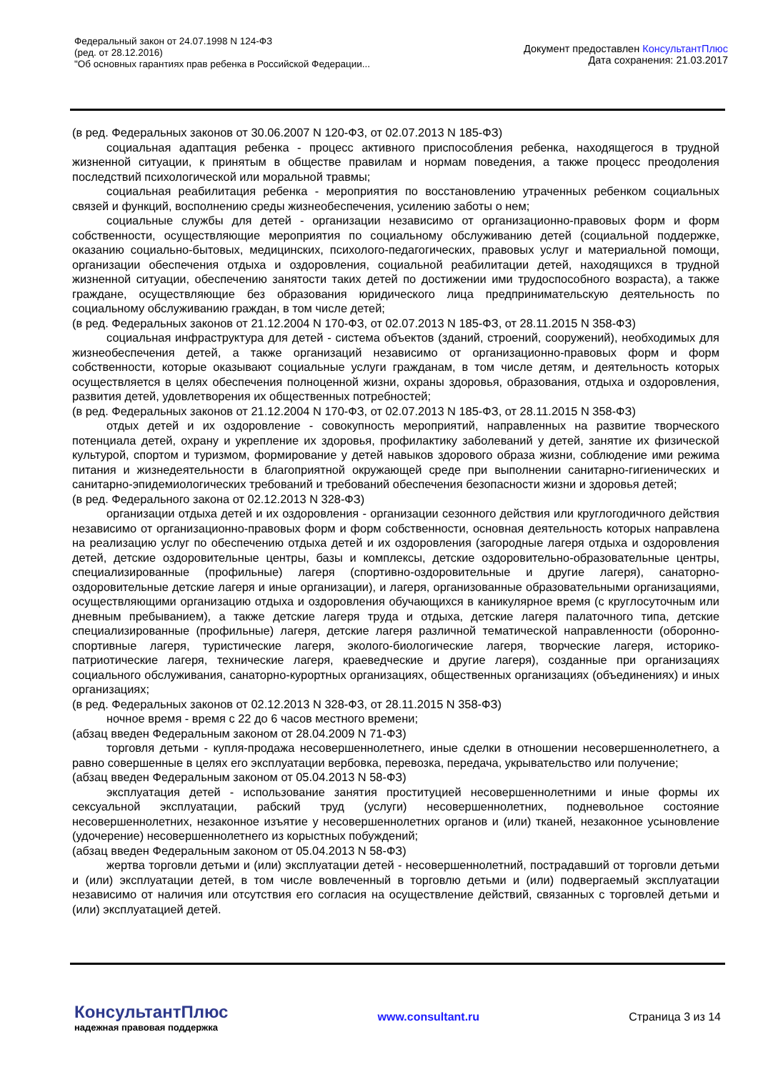Федеральный закон от 24.07.1998 N 124-ФЗ
(ред. от 28.12.2016)
"Об основных гарантиях прав ребенка в Российской Федерации...
Документ предоставлен КонсультантПлюс
Дата сохранения: 21.03.2017
(в ред. Федеральных законов от 30.06.2007 N 120-ФЗ, от 02.07.2013 N 185-ФЗ)
социальная адаптация ребенка - процесс активного приспособления ребенка, находящегося в трудной жизненной ситуации, к принятым в обществе правилам и нормам поведения, а также процесс преодоления последствий психологической или моральной травмы;
социальная реабилитация ребенка - мероприятия по восстановлению утраченных ребенком социальных связей и функций, восполнению среды жизнеобеспечения, усилению заботы о нем;
социальные службы для детей - организации независимо от организационно-правовых форм и форм собственности, осуществляющие мероприятия по социальному обслуживанию детей (социальной поддержке, оказанию социально-бытовых, медицинских, психолого-педагогических, правовых услуг и материальной помощи, организации обеспечения отдыха и оздоровления, социальной реабилитации детей, находящихся в трудной жизненной ситуации, обеспечению занятости таких детей по достижении ими трудоспособного возраста), а также граждане, осуществляющие без образования юридического лица предпринимательскую деятельность по социальному обслуживанию граждан, в том числе детей;
(в ред. Федеральных законов от 21.12.2004 N 170-ФЗ, от 02.07.2013 N 185-ФЗ, от 28.11.2015 N 358-ФЗ)
социальная инфраструктура для детей - система объектов (зданий, строений, сооружений), необходимых для жизнеобеспечения детей, а также организаций независимо от организационно-правовых форм и форм собственности, которые оказывают социальные услуги гражданам, в том числе детям, и деятельность которых осуществляется в целях обеспечения полноценной жизни, охраны здоровья, образования, отдыха и оздоровления, развития детей, удовлетворения их общественных потребностей;
(в ред. Федеральных законов от 21.12.2004 N 170-ФЗ, от 02.07.2013 N 185-ФЗ, от 28.11.2015 N 358-ФЗ)
отдых детей и их оздоровление - совокупность мероприятий, направленных на развитие творческого потенциала детей, охрану и укрепление их здоровья, профилактику заболеваний у детей, занятие их физической культурой, спортом и туризмом, формирование у детей навыков здорового образа жизни, соблюдение ими режима питания и жизнедеятельности в благоприятной окружающей среде при выполнении санитарно-гигиенических и санитарно-эпидемиологических требований и требований обеспечения безопасности жизни и здоровья детей;
(в ред. Федерального закона от 02.12.2013 N 328-ФЗ)
организации отдыха детей и их оздоровления - организации сезонного действия или круглогодичного действия независимо от организационно-правовых форм и форм собственности, основная деятельность которых направлена на реализацию услуг по обеспечению отдыха детей и их оздоровления (загородные лагеря отдыха и оздоровления детей, детские оздоровительные центры, базы и комплексы, детские оздоровительно-образовательные центры, специализированные (профильные) лагеря (спортивно-оздоровительные и другие лагеря), санаторно-оздоровительные детские лагеря и иные организации), и лагеря, организованные образовательными организациями, осуществляющими организацию отдыха и оздоровления обучающихся в каникулярное время (с круглосуточным или дневным пребыванием), а также детские лагеря труда и отдыха, детские лагеря палаточного типа, детские специализированные (профильные) лагеря, детские лагеря различной тематической направленности (оборонно-спортивные лагеря, туристические лагеря, эколого-биологические лагеря, творческие лагеря, историко-патриотические лагеря, технические лагеря, краеведческие и другие лагеря), созданные при организациях социального обслуживания, санаторно-курортных организациях, общественных организациях (объединениях) и иных организациях;
(в ред. Федеральных законов от 02.12.2013 N 328-ФЗ, от 28.11.2015 N 358-ФЗ)
ночное время - время с 22 до 6 часов местного времени;
(абзац введен Федеральным законом от 28.04.2009 N 71-ФЗ)
торговля детьми - купля-продажа несовершеннолетнего, иные сделки в отношении несовершеннолетнего, а равно совершенные в целях его эксплуатации вербовка, перевозка, передача, укрывательство или получение;
(абзац введен Федеральным законом от 05.04.2013 N 58-ФЗ)
эксплуатация детей - использование занятия проституцией несовершеннолетними и иные формы их сексуальной эксплуатации, рабский труд (услуги) несовершеннолетних, подневольное состояние несовершеннолетних, незаконное изъятие у несовершеннолетних органов и (или) тканей, незаконное усыновление (удочерение) несовершеннолетнего из корыстных побуждений;
(абзац введен Федеральным законом от 05.04.2013 N 58-ФЗ)
жертва торговли детьми и (или) эксплуатации детей - несовершеннолетний, пострадавший от торговли детьми и (или) эксплуатации детей, в том числе вовлеченный в торговлю детьми и (или) подвергаемый эксплуатации независимо от наличия или отсутствия его согласия на осуществление действий, связанных с торговлей детьми и (или) эксплуатацией детей.
КонсультантПлюс
надежная правовая поддержка
www.consultant.ru Страница 3 из 14